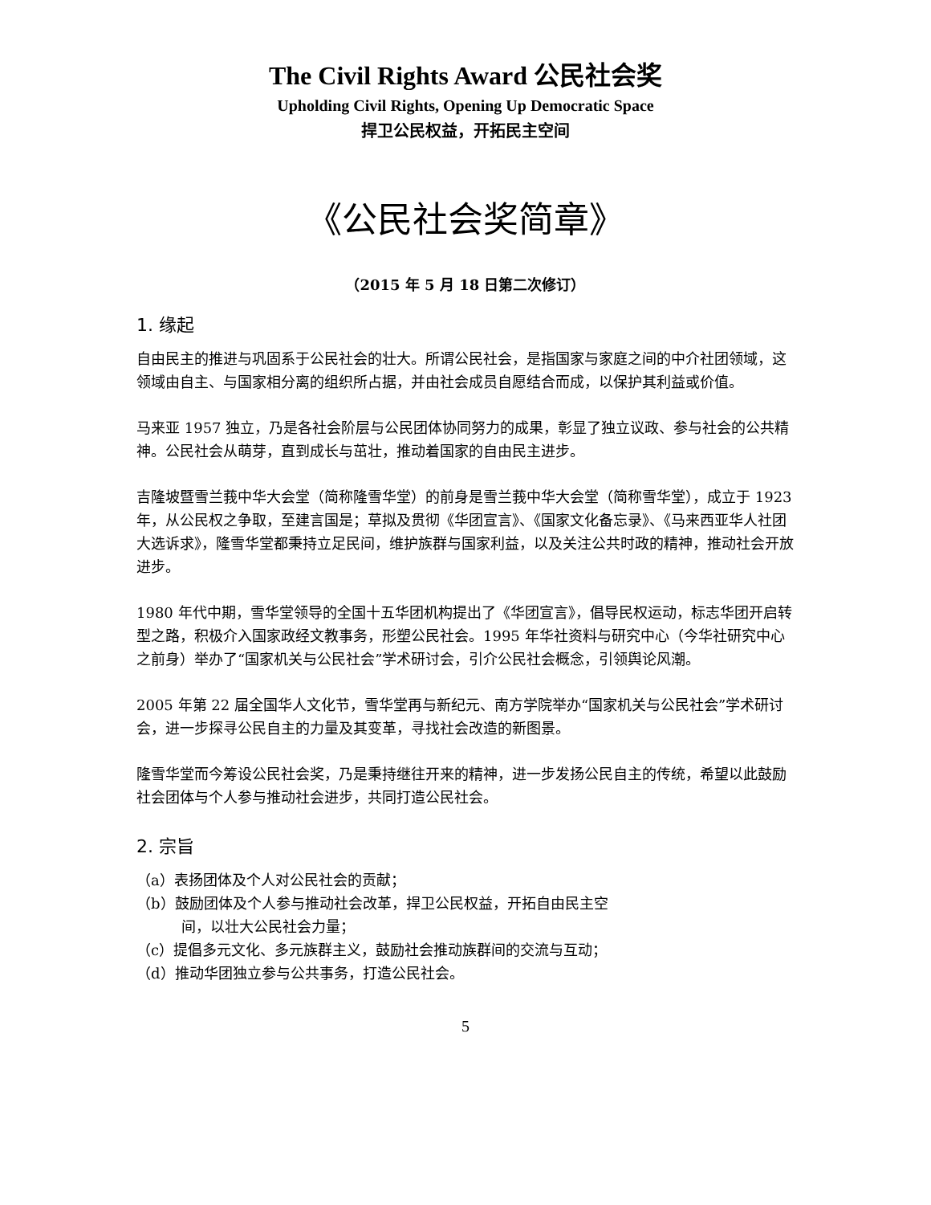The Civil Rights Award 公民社会奖
Upholding Civil Rights, Opening Up Democratic Space
捍卫公民权益，开拓民主空间
《公民社会奖简章》
（2015 年 5 月 18 日第二次修订）
1. 缘起
自由民主的推进与巩固系于公民社会的壮大。所谓公民社会，是指国家与家庭之间的中介社团领域，这领域由自主、与国家相分离的组织所占据，并由社会成员自愿结合而成，以保护其利益或价值。
马来亚 1957 独立，乃是各社会阶层与公民团体协同努力的成果，彰显了独立议政、参与社会的公共精神。公民社会从萌芽，直到成长与茁壮，推动着国家的自由民主进步。
吉隆坡暨雪兰莪中华大会堂（简称隆雪华堂）的前身是雪兰莪中华大会堂（简称雪华堂），成立于 1923 年，从公民权之争取，至建言国是；草拟及贯彻《华团宣言》、《国家文化备忘录》、《马来西亚华人社团大选诉求》，隆雪华堂都秉持立足民间，维护族群与国家利益，以及关注公共时政的精神，推动社会开放进步。
1980 年代中期，雪华堂领导的全国十五华团机构提出了《华团宣言》，倡导民权运动，标志华团开启转型之路，积极介入国家政经文教事务，形塑公民社会。1995 年华社资料与研究中心（今华社研究中心之前身）举办了“国家机关与公民社会”学术研讨会，引介公民社会概念，引领舆论风潮。
2005 年第 22 届全国华人文化节，雪华堂再与新纪元、南方学院举办“国家机关与公民社会”学术研讨会，进一步探寻公民自主的力量及其变革，寻找社会改造的新图景。
隆雪华堂而今筹设公民社会奖，乃是秉持继往开来的精神，进一步发扬公民自主的传统，希望以此鼓励社会团体与个人参与推动社会进步，共同打造公民社会。
2. 宗旨
（a）表扬团体及个人对公民社会的贡献；
（b）鼓励团体及个人参与推动社会改革，捍卫公民权益，开拓自由民主空
间，以壮大公民社会力量；
（c）提倡多元文化、多元族群主义，鼓励社会推动族群间的交流与互动；
（d）推动华团独立参与公共事务，打造公民社会。
5